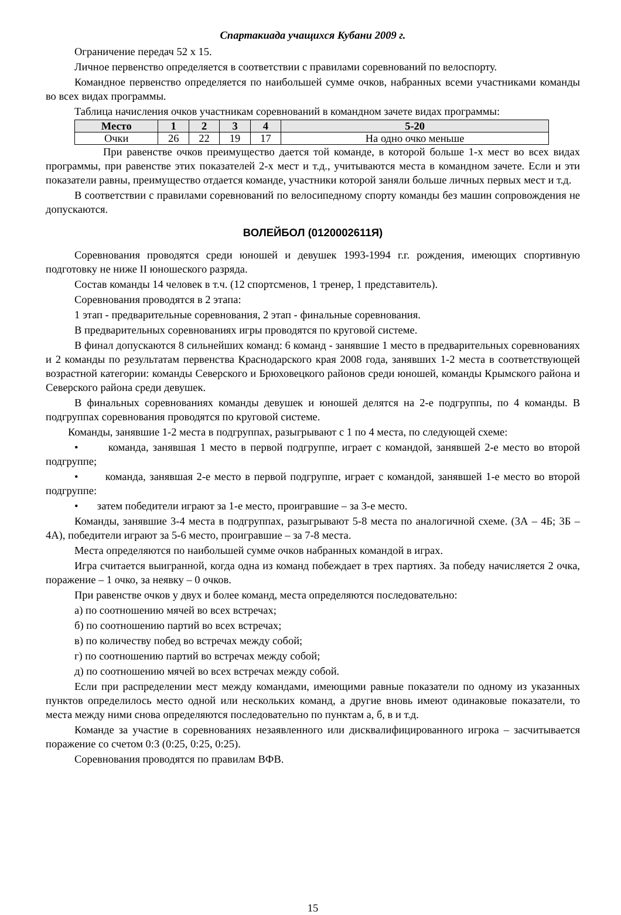Спартакиада учащихся Кубани 2009 г.
Ограничение передач 52 х 15.
Личное первенство определяется в соответствии с правилами соревнований по велоспорту.
Командное первенство определяется по наибольшей сумме очков, набранных всеми участниками команды во всех видах программы.
Таблица начисления очков участникам соревнований в командном зачете видах программы:
| Место | 1 | 2 | 3 | 4 | 5-20 |
| --- | --- | --- | --- | --- | --- |
| Очки | 26 | 22 | 19 | 17 | На одно очко меньше |
При равенстве очков преимущество дается той команде, в которой больше 1-х мест во всех видах программы, при равенстве этих показателей 2-х мест и т.д., учитываются места в командном зачете. Если и эти показатели равны, преимущество отдается команде, участники которой заняли больше личных первых мест и т.д.
В соответствии с правилами соревнований по велосипедному спорту команды без машин сопровождения не допускаются.
ВОЛЕЙБОЛ (0120002611Я)
Соревнования проводятся среди юношей и девушек 1993-1994 г.г. рождения, имеющих спортивную подготовку не ниже II юношеского разряда.
Состав команды 14 человек в т.ч. (12 спортсменов, 1 тренер, 1 представитель).
Соревнования проводятся в 2 этапа:
1 этап - предварительные соревнования, 2 этап - финальные соревнования.
В предварительных соревнованиях игры проводятся по круговой системе.
В финал допускаются 8 сильнейших команд: 6 команд - занявшие 1 место в предварительных соревнованиях и 2 команды по результатам первенства Краснодарского края 2008 года, занявших 1-2 места в соответствующей возрастной категории: команды Северского и Брюховецкого районов среди юношей, команды Крымского района и Северского района среди девушек.
В финальных соревнованиях команды девушек и юношей делятся на 2-е подгруппы, по 4 команды. В подгруппах соревнования проводятся по круговой системе.
Команды, занявшие 1-2 места в подгруппах, разыгрывают с 1 по 4 места, по следующей схеме:
• команда, занявшая 1 место в первой подгруппе, играет с командой, занявшей 2-е место во второй подгруппе;
• команда, занявшая 2-е место в первой подгруппе, играет с командой, занявшей 1-е место во второй подгруппе:
• затем победители играют за 1-е место, проигравшие – за 3-е место.
Команды, занявшие 3-4 места в подгруппах, разыгрывают 5-8 места по аналогичной схеме. (3А – 4Б; 3Б – 4А), победители играют за 5-6 место, проигравшие – за 7-8 места.
Места определяются по наибольшей сумме очков набранных командой в играх.
Игра считается выигранной, когда одна из команд побеждает в трех партиях. За победу начисляется 2 очка, поражение – 1 очко, за неявку – 0 очков.
При равенстве очков у двух и более команд, места определяются последовательно:
а) по соотношению мячей во всех встречах;
б) по соотношению партий во всех встречах;
в) по количеству побед во встречах между собой;
г) по соотношению партий во встречах между собой;
д) по соотношению мячей во всех встречах между собой.
Если при распределении мест между командами, имеющими равные показатели по одному из указанных пунктов определилось место одной или нескольких команд, а другие вновь имеют одинаковые показатели, то места между ними снова определяются последовательно по пунктам а, б, в и т.д.
Команде за участие в соревнованиях незаявленного или дисквалифицированного игрока – засчитывается поражение со счетом 0:3 (0:25, 0:25, 0:25).
Соревнования проводятся по правилам ВФВ.
15